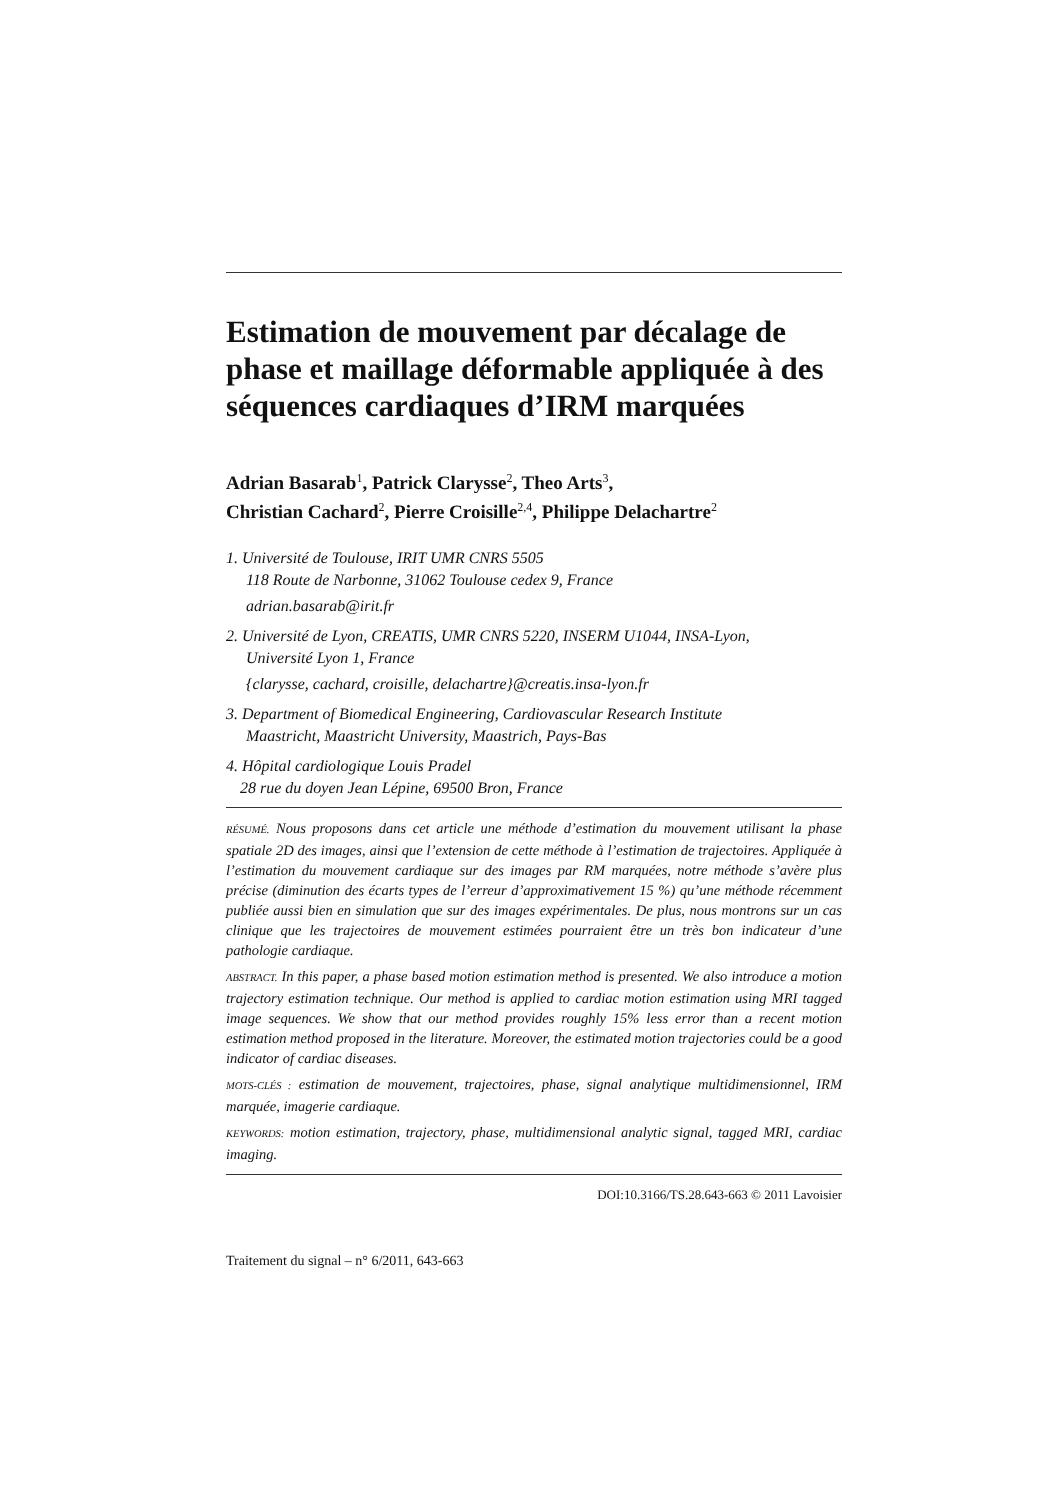Estimation de mouvement par décalage de phase et maillage déformable appliquée à des séquences cardiaques d’IRM marquées
Adrian Basarab<sup>1</sup>, Patrick Clarysse<sup>2</sup>, Theo Arts<sup>3</sup>,
Christian Cachard<sup>2</sup>, Pierre Croisille<sup>2,4</sup>, Philippe Delachartre<sup>2</sup>
1. Université de Toulouse, IRIT UMR CNRS 5505
118 Route de Narbonne, 31062 Toulouse cedex 9, France
adrian.basarab@irit.fr
2. Université de Lyon, CREATIS, UMR CNRS 5220, INSERM U1044, INSA-Lyon,
Université Lyon 1, France
{clarysse, cachard, croisille, delachartre}@creatis.insa-lyon.fr
3. Department of Biomedical Engineering, Cardiovascular Research Institute
Maastricht, Maastricht University, Maastrich, Pays-Bas
4. Hôpital cardiologique Louis Pradel
28 rue du doyen Jean Lépine, 69500 Bron, France
RÉSUMÉ. Nous proposons dans cet article une méthode d’estimation du mouvement utilisant la phase spatiale 2D des images, ainsi que l’extension de cette méthode à l’estimation de trajectoires. Appliquée à l’estimation du mouvement cardiaque sur des images par RM marquées, notre méthode s’avère plus précise (diminution des écarts types de l’erreur d’approximativement 15 %) qu’une méthode récemment publiée aussi bien en simulation que sur des images expérimentales. De plus, nous montrons sur un cas clinique que les trajectoires de mouvement estimées pourraient être un très bon indicateur d’une pathologie cardiaque.
ABSTRACT. In this paper, a phase based motion estimation method is presented. We also introduce a motion trajectory estimation technique. Our method is applied to cardiac motion estimation using MRI tagged image sequences. We show that our method provides roughly 15% less error than a recent motion estimation method proposed in the literature. Moreover, the estimated motion trajectories could be a good indicator of cardiac diseases.
MOTS-CLÉS : estimation de mouvement, trajectoires, phase, signal analytique multidimensionnel, IRM marquée, imagerie cardiaque.
KEYWORDS: motion estimation, trajectory, phase, multidimensional analytic signal, tagged MRI, cardiac imaging.
DOI:10.3166/TS.28.643-663 © 2011 Lavoisier
Traitement du signal – n° 6/2011, 643-663